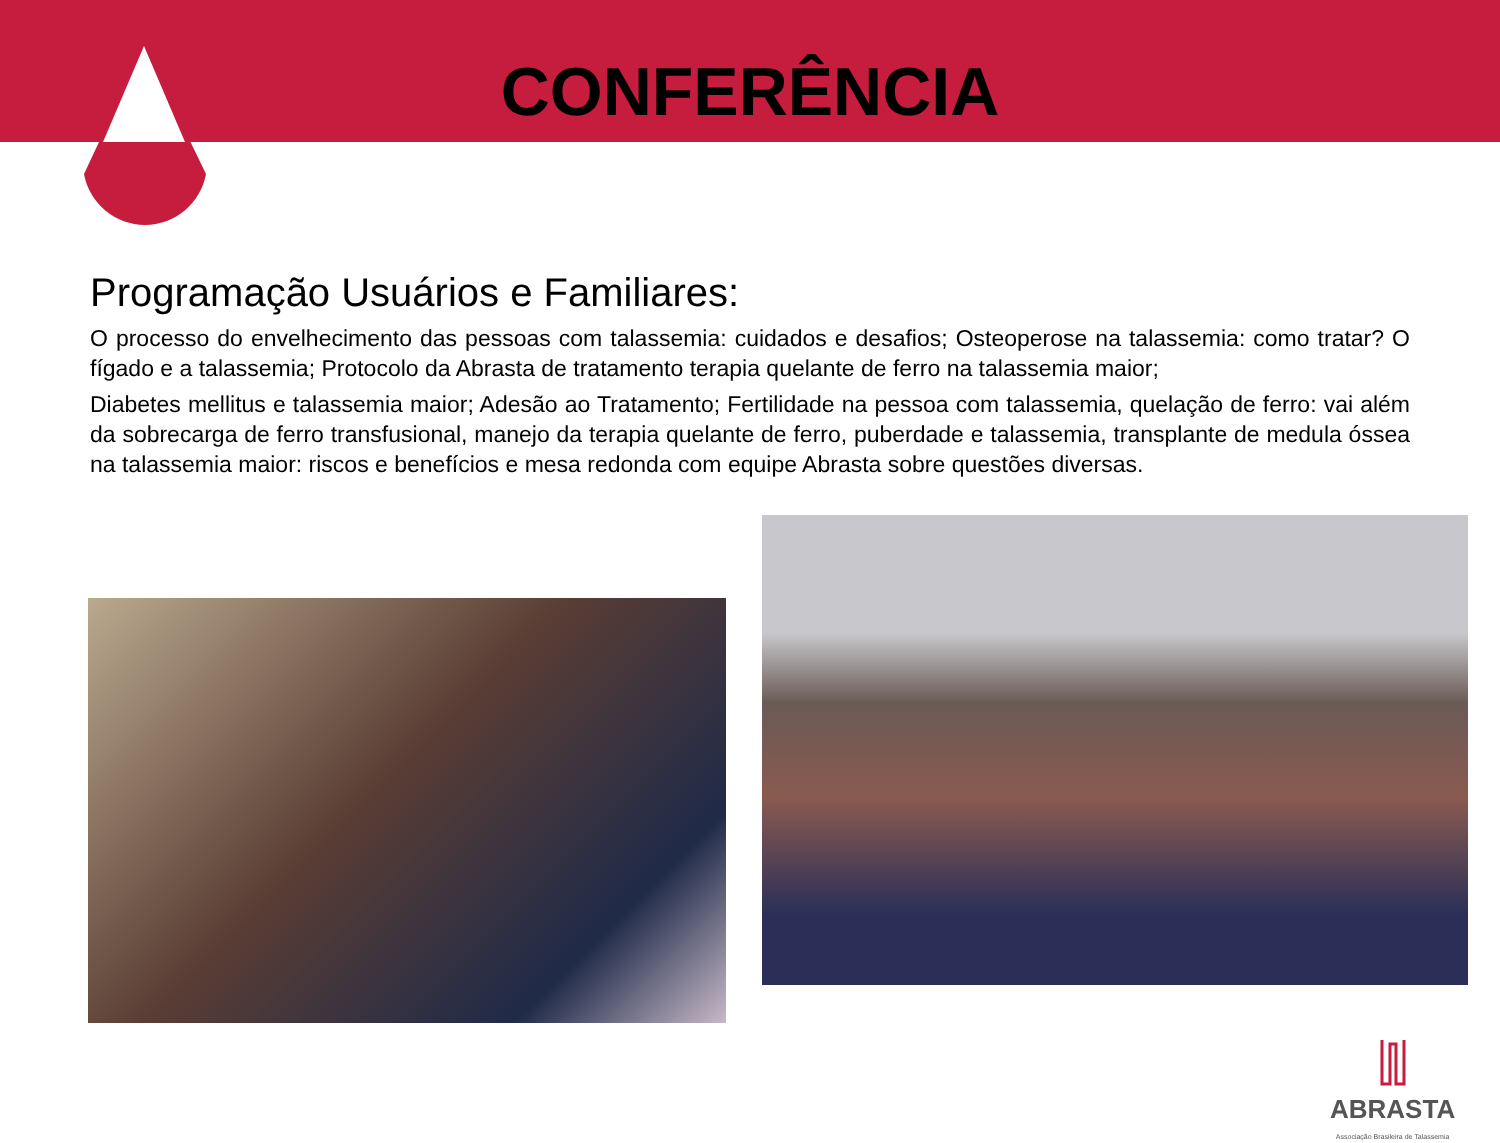CONFERÊNCIA
Programação Usuários e Familiares:
O processo do envelhecimento das pessoas com talassemia: cuidados e desafios; Osteoperose na talassemia: como tratar? O fígado e a talassemia; Protocolo da Abrasta de tratamento terapia quelante de ferro na talassemia maior;
Diabetes mellitus e talassemia maior; Adesão ao Tratamento; Fertilidade na pessoa com talassemia, quelação de ferro: vai além da sobrecarga de ferro transfusional, manejo da terapia quelante de ferro, puberdade e talassemia, transplante de medula óssea na talassemia maior: riscos e benefícios e mesa redonda com equipe Abrasta sobre questões diversas.
ABRASTA
Associação Brasileira de Talassemia